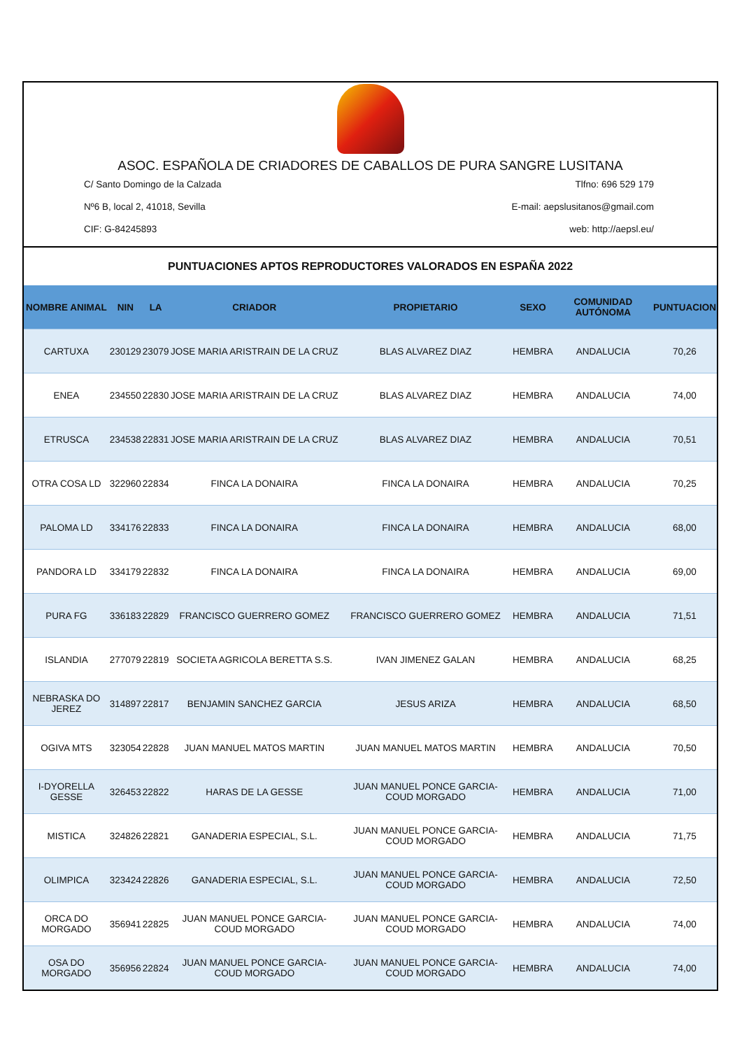ASOC. ESPAÑOLA DE CRIADORES DE CABALLOS DE PURA SANGRE LUSITANA
C/ Santo Domingo de la Calzada Tlfno: 696 529 179
Nº6 B, local 2, 41018, Sevilla E-mail: aepslusitanos@gmail.com
CIF: G-84245893 web: http://aepsl.eu/
PUNTUACIONES APTOS REPRODUCTORES VALORADOS EN ESPAÑA 2022
| NOMBRE ANIMAL | NIN | LA | CRIADOR | PROPIETARIO | SEXO | COMUNIDAD AUTÓNOMA | PUNTUACION |
| --- | --- | --- | --- | --- | --- | --- | --- |
| CARTUXA | 230129 | 23079 | JOSE MARIA ARISTRAIN DE LA CRUZ | BLAS ALVAREZ DIAZ | HEMBRA | ANDALUCIA | 70,26 |
| ENEA | 234550 | 22830 | JOSE MARIA ARISTRAIN DE LA CRUZ | BLAS ALVAREZ DIAZ | HEMBRA | ANDALUCIA | 74,00 |
| ETRUSCA | 234538 | 22831 | JOSE MARIA ARISTRAIN DE LA CRUZ | BLAS ALVAREZ DIAZ | HEMBRA | ANDALUCIA | 70,51 |
| OTRA COSA LD | 322960 | 22834 | FINCA LA DONAIRA | FINCA LA DONAIRA | HEMBRA | ANDALUCIA | 70,25 |
| PALOMA LD | 334176 | 22833 | FINCA LA DONAIRA | FINCA LA DONAIRA | HEMBRA | ANDALUCIA | 68,00 |
| PANDORA LD | 334179 | 22832 | FINCA LA DONAIRA | FINCA LA DONAIRA | HEMBRA | ANDALUCIA | 69,00 |
| PURA FG | 336183 | 22829 | FRANCISCO GUERRERO GOMEZ | FRANCISCO GUERRERO GOMEZ | HEMBRA | ANDALUCIA | 71,51 |
| ISLANDIA | 277079 | 22819 | SOCIETA AGRICOLA BERETTA S.S. | IVAN JIMENEZ GALAN | HEMBRA | ANDALUCIA | 68,25 |
| NEBRASKA DO JEREZ | 314897 | 22817 | BENJAMIN SANCHEZ GARCIA | JESUS ARIZA | HEMBRA | ANDALUCIA | 68,50 |
| OGIVA MTS | 323054 | 22828 | JUAN MANUEL MATOS MARTIN | JUAN MANUEL MATOS MARTIN | HEMBRA | ANDALUCIA | 70,50 |
| I-DYORELLA GESSE | 326453 | 22822 | HARAS DE LA GESSE | JUAN MANUEL PONCE GARCIA-COUD MORGADO | HEMBRA | ANDALUCIA | 71,00 |
| MISTICA | 324826 | 22821 | GANADERIA ESPECIAL, S.L. | JUAN MANUEL PONCE GARCIA-COUD MORGADO | HEMBRA | ANDALUCIA | 71,75 |
| OLIMPICA | 323424 | 22826 | GANADERIA ESPECIAL, S.L. | JUAN MANUEL PONCE GARCIA-COUD MORGADO | HEMBRA | ANDALUCIA | 72,50 |
| ORCA DO MORGADO | 356941 | 22825 | JUAN MANUEL PONCE GARCIA-COUD MORGADO | JUAN MANUEL PONCE GARCIA-COUD MORGADO | HEMBRA | ANDALUCIA | 74,00 |
| OSA DO MORGADO | 356956 | 22824 | JUAN MANUEL PONCE GARCIA-COUD MORGADO | JUAN MANUEL PONCE GARCIA-COUD MORGADO | HEMBRA | ANDALUCIA | 74,00 |